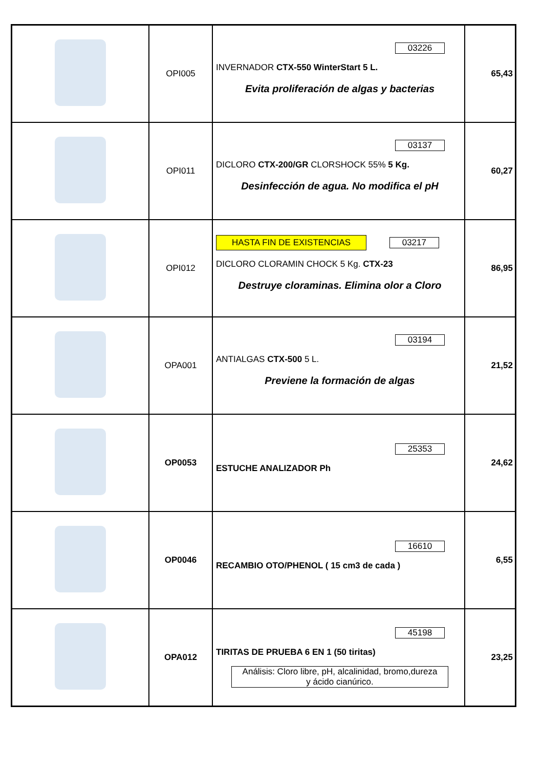| | OPI005 | 03226 INVERNADOR CTX-550 WinterStart 5 L. Evita proliferación de algas y bacterias | 65,43 |
| | OPI011 | 03137 DICLORO CTX-200/GR CLORSHOCK 55% 5 Kg. Desinfección de agua. No modifica el pH | 60,27 |
| | OPI012 | HASTA FIN DE EXISTENCIAS 03217 DICLORO CLORAMIN CHOCK 5 Kg. CTX-23 Destruye cloraminas. Elimina olor a Cloro | 86,95 |
| | OPA001 | 03194 ANTIALGAS CTX-500 5 L. Previene la formación de algas | 21,52 |
| | OP0053 | 25353 ESTUCHE ANALIZADOR Ph | 24,62 |
| | OP0046 | 16610 RECAMBIO OTO/PHENOL ( 15 cm3 de cada ) | 6,55 |
| | OPA012 | 45198 TIRITAS DE PRUEBA 6 EN 1 (50 tiritas) Análisis: Cloro libre, pH, alcalinidad, bromo,dureza y ácido cianúrico. | 23,25 |